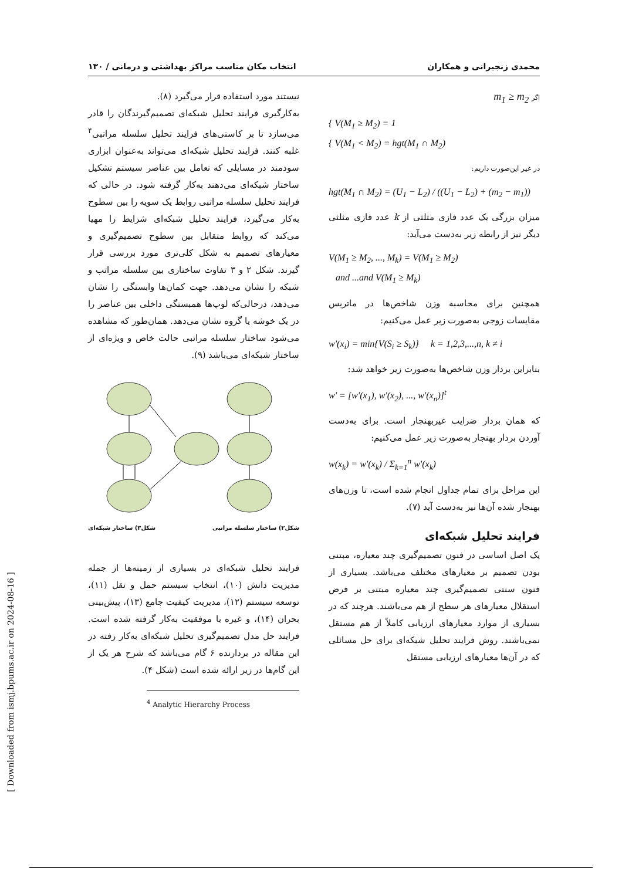محمدی زنجیرانی و همکاران انتخاب مکان مناسب مراکز بهداشتی و درمانی / ۱۳۰
اگر m<sub>1</sub> ≥ m<sub>2</sub>
{ V(M<sub>1</sub> ≥ M<sub>2</sub>) = 1
{ V(M<sub>1</sub> < M<sub>2</sub>) = hgt(M<sub>1</sub> ∩ M<sub>2</sub>)
در غیر این‌صورت داریم:
hgt(M<sub>1</sub> ∩ M<sub>2</sub>) = (U<sub>1</sub> − L<sub>2</sub>) / ((U<sub>1</sub> − L<sub>2</sub>) + (m<sub>2</sub> − m<sub>1</sub>))
میزان بزرگی یک عدد فازی مثلثی از k عدد فازی مثلثی دیگر نیز از رابطه زیر به‌دست می‌آید:
V(M<sub>1</sub> ≥ M<sub>2</sub>, ..., M<sub>k</sub>) = V(M<sub>1</sub> ≥ M<sub>2</sub>)
and ...and V(M<sub>1</sub> ≥ M<sub>k</sub>)
همچنین برای محاسبه وزن شاخص‌ها در ماتریس مقایسات زوجی به‌صورت زیر عمل می‌کنیم:
w'(x<sub>i</sub>) = min{V(S<sub>i</sub> ≥ S<sub>k</sub>)} k = 1,2,3,...,n, k ≠ i
بنابراین بردار وزن شاخص‌ها به‌صورت زیر خواهد شد:
w' = [w'(x<sub>1</sub>), w'(x<sub>2</sub>), ..., w'(x<sub>n</sub>)]<sup>t</sup>
که همان بردار ضرایب غیربهنجار است. برای به‌دست آوردن بردار بهنجار به‌صورت زیر عمل می‌کنیم:
w(x<sub>k</sub>) = w'(x<sub>k</sub>) / Σ<sub>k=1</sub><sup>n</sup> w'(x<sub>k</sub>)
این مراحل برای تمام جداول انجام شده است، تا وزن‌های بهنجار شده آن‌ها نیز به‌دست آید (۷).
فرایند تحلیل شبکه‌ای
یک اصل اساسی در فنون تصمیم‌گیری چند معیاره، مبتنی بودن تصمیم بر معیارهای مختلف می‌باشد. بسیاری از فنون سنتی تصمیم‌گیری چند معیاره مبتنی بر فرض استقلال معیارهای هر سطح از هم می‌باشند. هرچند که در بسیاری از موارد معیارهای ارزیابی کاملاً از هم مستقل نمی‌باشند. روش فرایند تحلیل شبکه‌ای برای حل مسائلی که در آن‌ها معیارهای ارزیابی مستقل
نیستند مورد استفاده قرار می‌گیرد (۸).
به‌کارگیری فرایند تحلیل شبکه‌ای تصمیم‌گیرندگان را قادر می‌سازد تا بر کاستی‌های فرایند تحلیل سلسله مراتبی<sup>۴</sup> غلبه کنند. فرایند تحلیل شبکه‌ای می‌تواند به‌عنوان ابزاری سودمند در مسایلی که تعامل بین عناصر سیستم تشکیل ساختار شبکه‌ای می‌دهند به‌کار گرفته شود. در حالی که فرایند تحلیل سلسله مراتبی روابط یک سویه را بین سطوح به‌کار می‌گیرد، فرایند تحلیل شبکه‌ای شرایط را مهیا می‌کند که روابط متقابل بین سطوح تصمیم‌گیری و معیارهای تصمیم به شکل کلی‌تری مورد بررسی قرار گیرند. شکل ۲ و ۳ تفاوت ساختاری بین سلسله مراتب و شبکه را نشان می‌دهد. جهت کمان‌ها وابستگی را نشان می‌دهد، درحالی‌که لوپ‌ها همبستگی داخلی بین عناصر را در یک خوشه یا گروه نشان می‌دهد. همان‌طور که مشاهده می‌شود ساختار سلسله مراتبی حالت خاص و ویژه‌ای از ساختار شبکه‌ای می‌باشد (۹).
شکل۲) ساختار سلسله مراتبی شکل۳) ساختار شبکه‌ای
فرایند تحلیل شبکه‌ای در بسیاری از زمینه‌ها از جمله مدیریت دانش (۱۰)، انتخاب سیستم حمل و نقل (۱۱)، توسعه سیستم (۱۲)، مدیریت کیفیت جامع (۱۳)، پیش‌بینی بحران (۱۴)، و غیره با موفقیت به‌کار گرفته شده است. فرایند حل مدل تصمیم‌گیری تحلیل شبکه‌ای به‌کار رفته در این مقاله در بردارنده ۶ گام می‌باشد که شرح هر یک از این گام‌ها در زیر ارائه شده است (شکل ۴).
<sup>4</sup> Analytic Hierarchy Process
[ Downloaded from ismj.bpums.ac.ir on 2024-08-16 ]